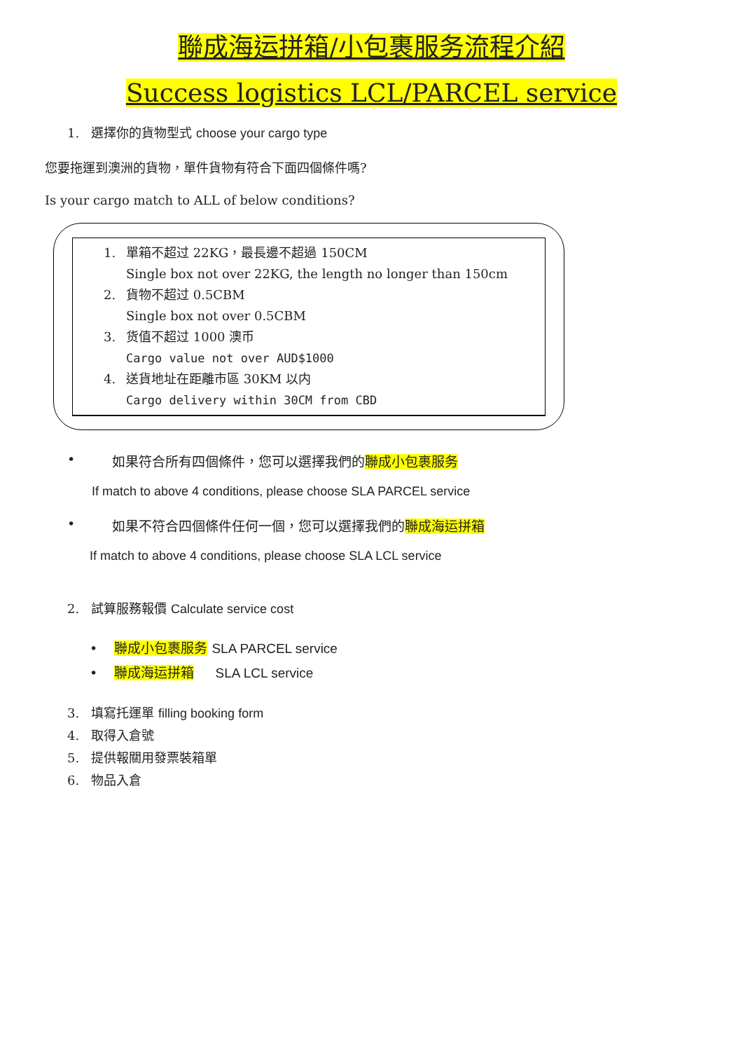聯成海运拼箱/小包裹服务流程介紹
Success logistics LCL/PARCEL service
1. 選擇你的貨物型式 choose your cargo type
您要拖運到澳洲的貨物，單件貨物有符合下面四個條件嗎?
Is your cargo match to ALL of below conditions?
1. 單箱不超过 22KG，最長邊不超過 150CM
Single box not over 22KG, the length no longer than 150cm
2. 貨物不超过 0.5CBM
Single box not over 0.5CBM
3. 货值不超过 1000 澳币
Cargo value not over AUD$1000
4. 送貨地址在距離市區 30KM 以内
Cargo delivery within 30CM from CBD
• 如果符合所有四個條件，您可以選擇我們的聯成小包裹服务
If match to above 4 conditions, please choose SLA PARCEL service
• 如果不符合四個條件任何一個，您可以選擇我們的聯成海运拼箱
If match to above 4 conditions, please choose SLA LCL service
2. 試算服務報價 Calculate service cost
• 聯成小包裹服务 SLA PARCEL service
• 聯成海运拼箱 SLA LCL service
3. 填寫托運單 filling booking form
4. 取得入倉號
5. 提供報關用發票裝箱單
6. 物品入倉